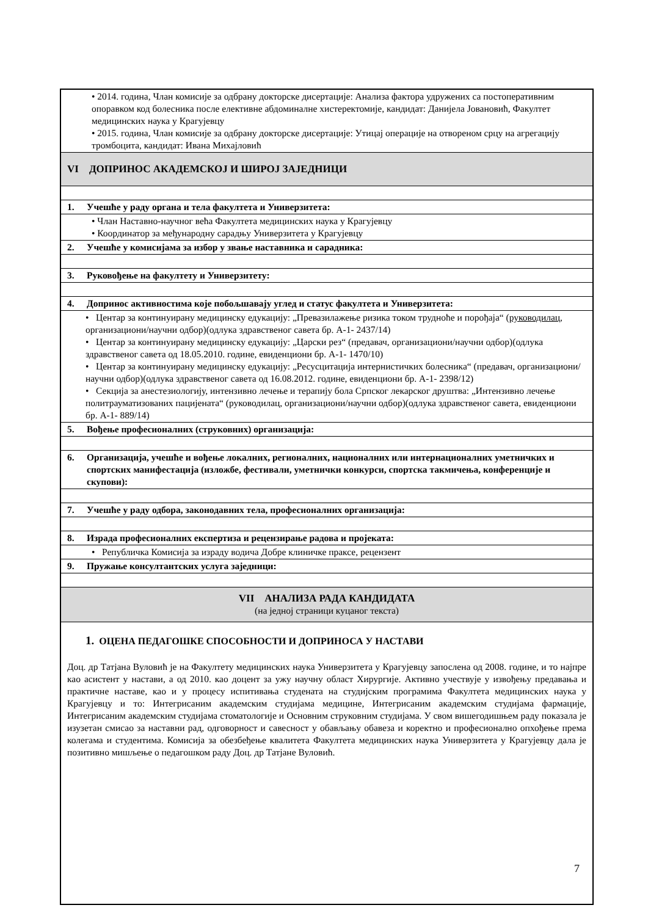| • 2014. година, Члан комисије за одбрану докторске дисертације: Анализа фактора удружених са постоперативним опоравком код болесника после елективне абдоминалне хистеректомије, кандидат: Данијела Јовановић, Факултет медицинских наука у Крагујевцу • 2015. година, Члан комисије за одбрану докторске дисертације: Утицај операције на отвореном срцу на агрегацију тромбоцита, кандидат: Ивана Михајловић |
| VI ДОПРИНОС АКАДЕМСКОЈ И ШИРОЈ ЗАЈЕДНИЦИ |
| 1. Учешће у раду органа и тела факултета и Универзитета: |
| • Члан Наставно-научног већа Факултета медицинских наука у Крагујевцу • Координатор за међународну сарадњу Универзитета у Крагујевцу |
| 2. Учешће у комисијама за избор у звање наставника и сарадника: |
| 3. Руковођење на факултету и Универзитету: |
| 4. Допринос активностима које побољшавају углед и статус факултета и Универзитета: |
| • Центар за континуирану медицинску едукацију: „Превазилажење ризика током трудноће и порођаја“ ( руководилац , организациони/научни одбор)(одлука здравственог савета бр. А-1- 2437/14) • Центар за континуирану медицинску едукацију: „Царски рез“ (предавач, организациони/научни одбор)(одлука здравственог савета од 18.05.2010. године, евиденциони бр. А-1- 1470/10) • Центар за континуирану медицинску едукацију: „Ресусцитација интернистичких болесника“ (предавач, организациони/научни одбор)(одлука здравственог савета од 16.08.2012. године, евиденциони бр. А-1- 2398/12) • Секција за анестезиологију, интензивно лечење и терапију бола Српског лекарског друштва: „Интензивно лечење политрауматизованих пацијената“ (руководилац, организациони/научни одбор)(одлука здравственог савета, евиденциони бр. А-1- 889/14) |
| 5. Вођење професионалних (струковних) организација: |
| 6. Организација, учешће и вођење локалних, регионалних, националних или интернационалних уметничких и спортских манифестација (изложбе, фестивали, уметнички конкурси, спортска такмичења, конференције и скупови): |
| 7. Учешће у раду одбора, законодавних тела, професионалних организација: |
| 8. Израда професионалних експертиза и рецензирање радова и пројеката: |
| • Републичка Комисија за израду водича Добре клиничке праксе, рецензент |
| 9. Пружање консултантских услуга заједници: |
| VII АНАЛИЗА РАДА КАНДИДАТА (на једној страници куцаног текста) |
| 1. ОЦЕНА ПЕДАГОШКЕ СПОСОБНОСТИ И ДОПРИНОСА У НАСТАВИ Доц. др Татјана Вуловић је на Факултету медицинских наука Универзитета у Крагујевцу запослена од 2008. године, и то најпре као асистент у настави, а од 2010. као доцент за ужу научну област Хирургије. Активно учествује у извођењу предавања и практичне наставе, као и у процесу испитивања студената на студијским програмима Факултета медицинских наука у Крагујевцу и то: Интегрисаним академским студијама медицине, Интегрисаним академским студијама фармације, Интегрисаним академским студијама стоматологије и Основним струковним студијама. У свом вишегодишњем раду показала је изузетан смисао за наставни рад, одговорност и савесност у обављању обавеза и коректно и професионално опхођење према колегама и студентима. Комисија за обезбеђење квалитета Факултета медицинских наука Универзитета у Крагујевцу дала је позитивно мишљење о педагошком раду Доц. др Татјане Вуловић. |
7